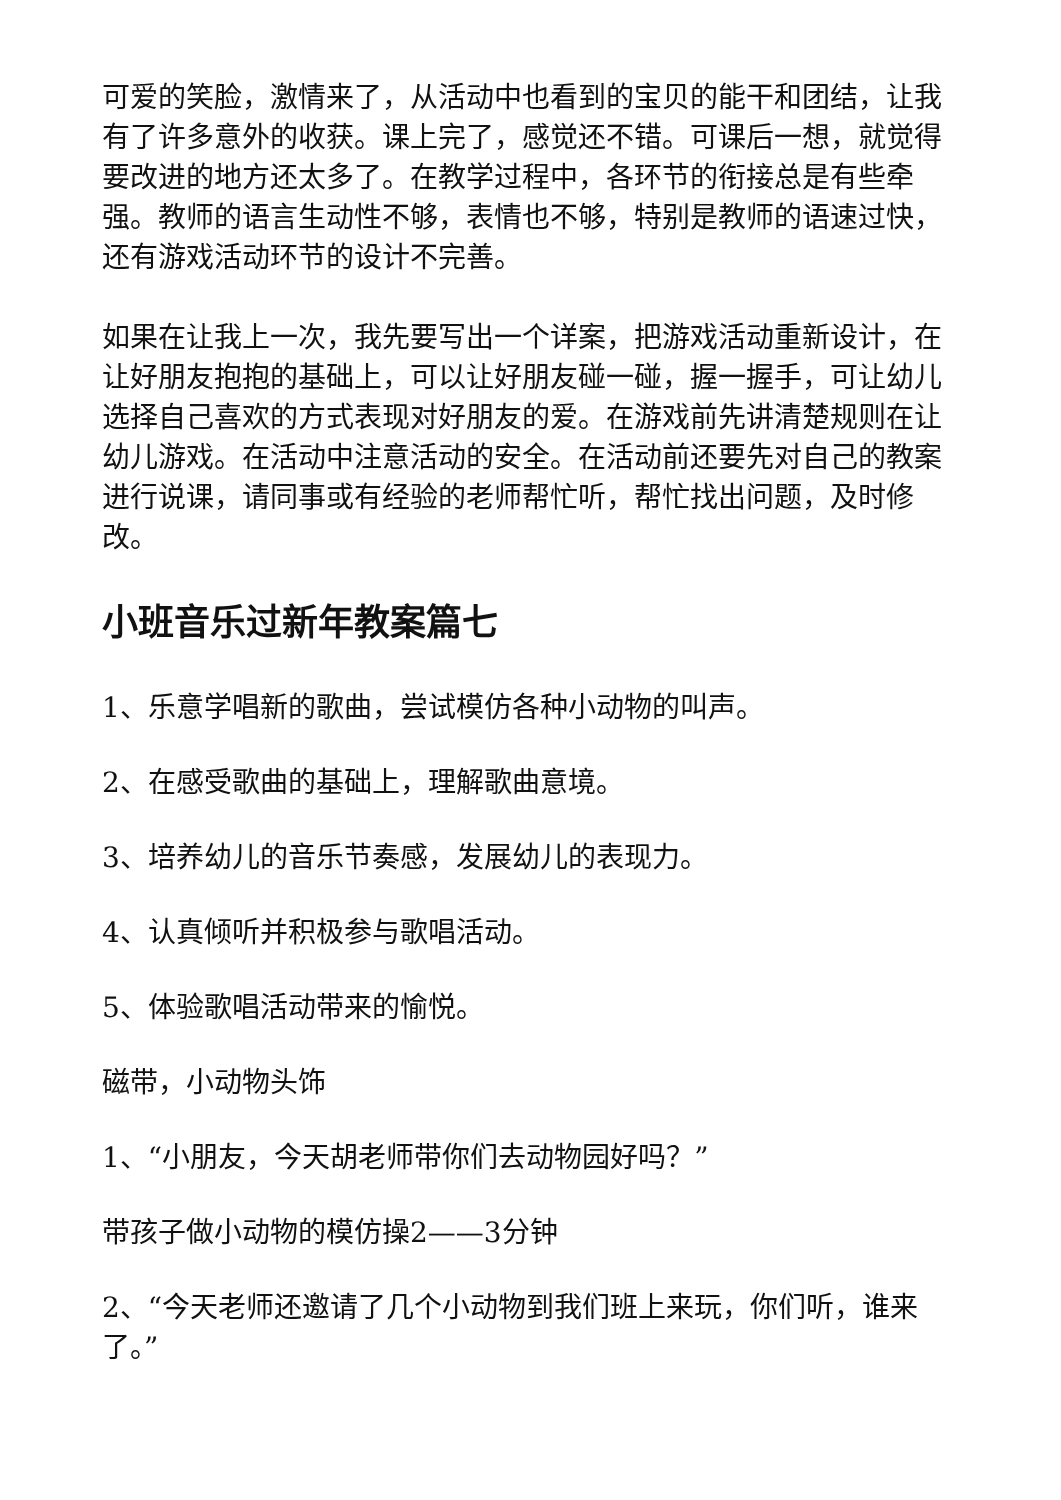可爱的笑脸，激情来了，从活动中也看到的宝贝的能干和团结，让我有了许多意外的收获。课上完了，感觉还不错。可课后一想，就觉得要改进的地方还太多了。在教学过程中，各环节的衔接总是有些牵强。教师的语言生动性不够，表情也不够，特别是教师的语速过快，还有游戏活动环节的设计不完善。
如果在让我上一次，我先要写出一个详案，把游戏活动重新设计，在让好朋友抱抱的基础上，可以让好朋友碰一碰，握一握手，可让幼儿选择自己喜欢的方式表现对好朋友的爱。在游戏前先讲清楚规则在让幼儿游戏。在活动中注意活动的安全。在活动前还要先对自己的教案进行说课，请同事或有经验的老师帮忙听，帮忙找出问题，及时修改。
小班音乐过新年教案篇七
1、乐意学唱新的歌曲，尝试模仿各种小动物的叫声。
2、在感受歌曲的基础上，理解歌曲意境。
3、培养幼儿的音乐节奏感，发展幼儿的表现力。
4、认真倾听并积极参与歌唱活动。
5、体验歌唱活动带来的愉悦。
磁带，小动物头饰
1、“小朋友，今天胡老师带你们去动物园好吗？”
带孩子做小动物的模仿操2——3分钟
2、“今天老师还邀请了几个小动物到我们班上来玩，你们听，谁来了。”